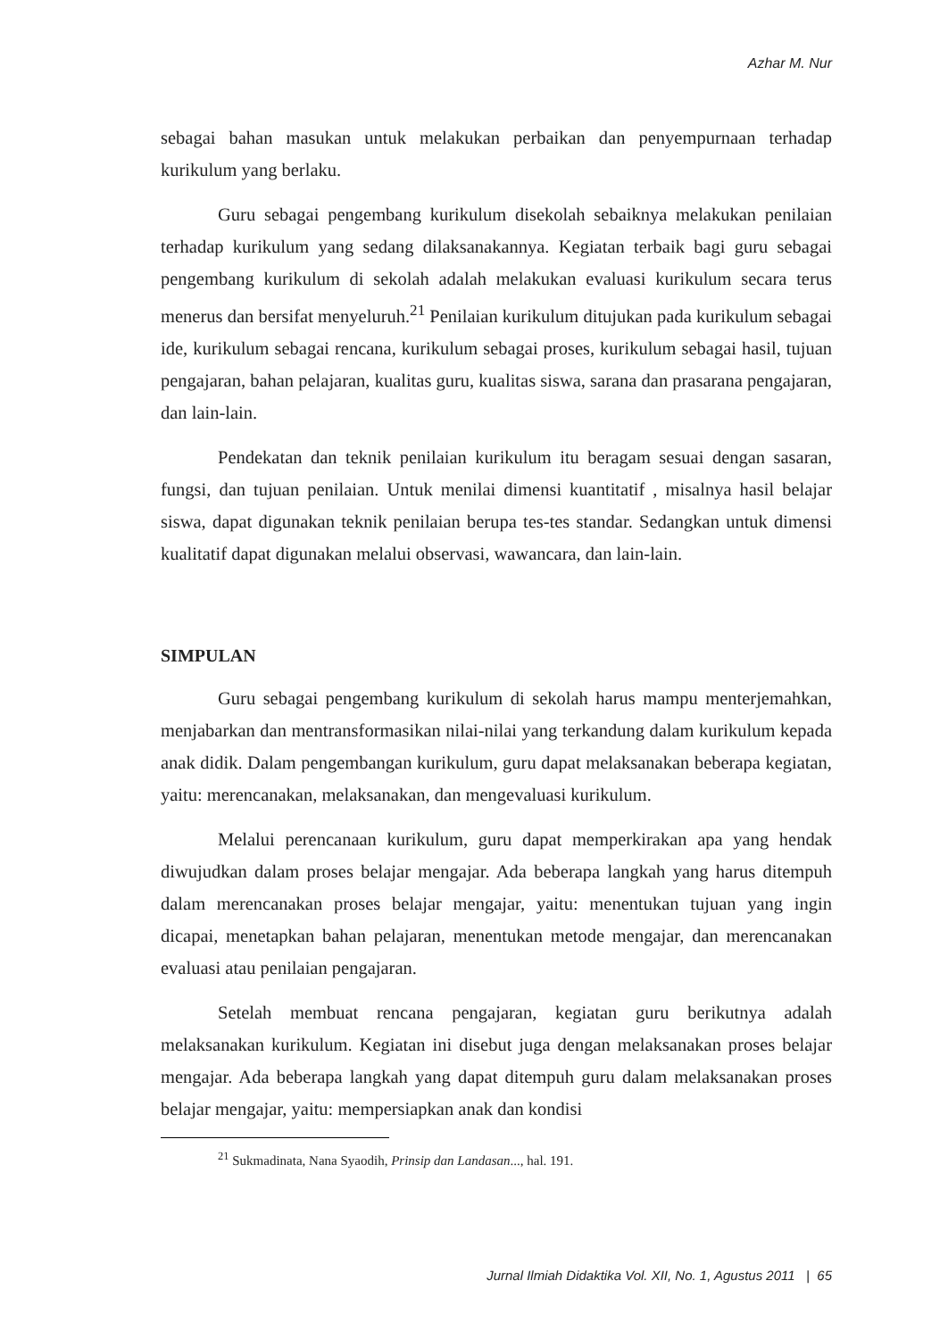Azhar M. Nur
sebagai bahan masukan untuk melakukan perbaikan dan penyempurnaan terhadap kurikulum yang berlaku.
Guru sebagai pengembang kurikulum disekolah sebaiknya melakukan penilaian terhadap kurikulum yang sedang dilaksanakannya. Kegiatan terbaik bagi guru sebagai pengembang kurikulum di sekolah adalah melakukan evaluasi kurikulum secara terus menerus dan bersifat menyeluruh.<sup>21</sup> Penilaian kurikulum ditujukan pada kurikulum sebagai ide, kurikulum sebagai rencana, kurikulum sebagai proses, kurikulum sebagai hasil, tujuan pengajaran, bahan pelajaran, kualitas guru, kualitas siswa, sarana dan prasarana pengajaran, dan lain-lain.
Pendekatan dan teknik penilaian kurikulum itu beragam sesuai dengan sasaran, fungsi, dan tujuan penilaian. Untuk menilai dimensi kuantitatif , misalnya hasil belajar siswa, dapat digunakan teknik penilaian berupa tes-tes standar. Sedangkan untuk dimensi kualitatif dapat digunakan melalui observasi, wawancara, dan lain-lain.
SIMPULAN
Guru sebagai pengembang kurikulum di sekolah harus mampu menterjemahkan, menjabarkan dan mentransformasikan nilai-nilai yang terkandung dalam kurikulum kepada anak didik. Dalam pengembangan kurikulum, guru dapat melaksanakan beberapa kegiatan, yaitu: merencanakan, melaksanakan, dan mengevaluasi kurikulum.
Melalui perencanaan kurikulum, guru dapat memperkirakan apa yang hendak diwujudkan dalam proses belajar mengajar. Ada beberapa langkah yang harus ditempuh dalam merencanakan proses belajar mengajar, yaitu: menentukan tujuan yang ingin dicapai, menetapkan bahan pelajaran, menentukan metode mengajar, dan merencanakan evaluasi atau penilaian pengajaran.
Setelah membuat rencana pengajaran, kegiatan guru berikutnya adalah melaksanakan kurikulum. Kegiatan ini disebut juga dengan melaksanakan proses belajar mengajar. Ada beberapa langkah yang dapat ditempuh guru dalam melaksanakan proses belajar mengajar, yaitu: mempersiapkan anak dan kondisi
<sup>21</sup> Sukmadinata, Nana Syaodih, Prinsip dan Landasan..., hal. 191.
Jurnal Ilmiah Didaktika Vol. XII, No. 1, Agustus 2011 | 65